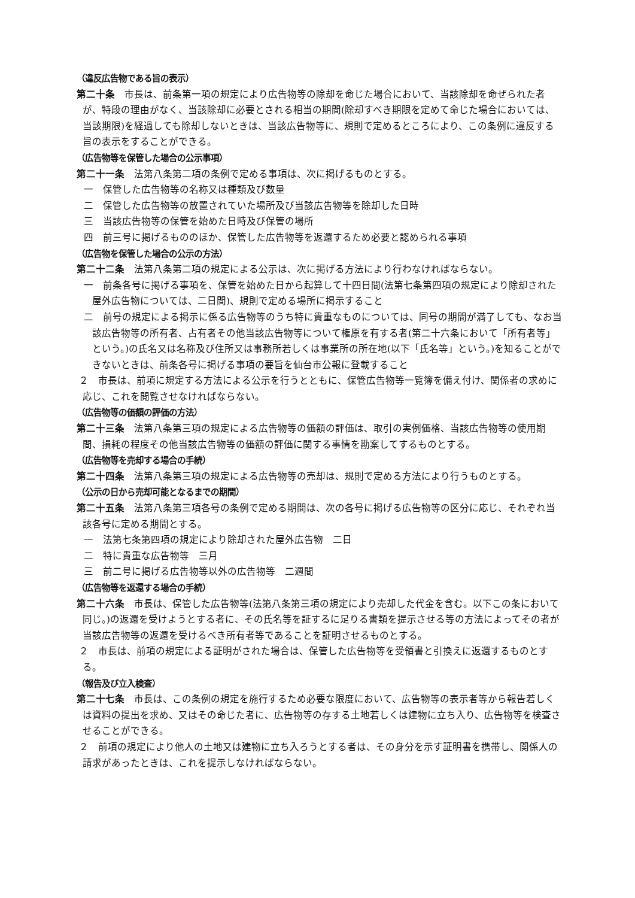（違反広告物である旨の表示）
第二十条　市長は、前条第一項の規定により広告物等の除却を命じた場合において、当該除却を命ぜられた者が、特段の理由がなく、当該除却に必要とされる相当の期間(除却すべき期限を定めて命じた場合においては、当該期限)を経過しても除却しないときは、当該広告物等に、規則で定めるところにより、この条例に違反する旨の表示をすることができる。
（広告物等を保管した場合の公示事項）
第二十一条　法第八条第二項の条例で定める事項は、次に掲げるものとする。
一　保管した広告物等の名称又は種類及び数量
二　保管した広告物等の放置されていた場所及び当該広告物等を除却した日時
三　当該広告物等の保管を始めた日時及び保管の場所
四　前三号に掲げるもののほか、保管した広告物等を返還するため必要と認められる事項
（広告物を保管した場合の公示の方法）
第二十二条　法第八条第二項の規定による公示は、次に掲げる方法により行わなければならない。
一　前条各号に掲げる事項を、保管を始めた日から起算して十四日間(法第七条第四項の規定により除却された屋外広告物については、二日間)、規則で定める場所に掲示すること
二　前号の規定による掲示に係る広告物等のうち特に貴重なものについては、同号の期間が満了しても、なお当該広告物等の所有者、占有者その他当該広告物等について権原を有する者(第二十六条において「所有者等」という。)の氏名又は名称及び住所又は事務所若しくは事業所の所在地(以下「氏名等」という。)を知ることができないときは、前条各号に掲げる事項の要旨を仙台市公報に登載すること
２　市長は、前項に規定する方法による公示を行うとともに、保管広告物等一覧簿を備え付け、関係者の求めに応じ、これを閲覧させなければならない。
（広告物等の価額の評価の方法）
第二十三条　法第八条第三項の規定による広告物等の価額の評価は、取引の実例価格、当該広告物等の使用期間、損耗の程度その他当該広告物等の価額の評価に関する事情を勘案してするものとする。
（広告物等を売却する場合の手続）
第二十四条　法第八条第三項の規定による広告物等の売却は、規則で定める方法により行うものとする。
（公示の日から売却可能となるまでの期間）
第二十五条　法第八条第三項各号の条例で定める期間は、次の各号に掲げる広告物等の区分に応じ、それぞれ当該各号に定める期間とする。
一　法第七条第四項の規定により除却された屋外広告物　二日
二　特に貴重な広告物等　三月
三　前二号に掲げる広告物等以外の広告物等　二週間
（広告物等を返還する場合の手続）
第二十六条　市長は、保管した広告物等(法第八条第三項の規定により売却した代金を含む。以下この条において同じ。)の返還を受けようとする者に、その氏名等を証するに足りる書類を提示させる等の方法によってその者が当該広告物等の返還を受けるべき所有者等であることを証明させるものとする。
２　市長は、前項の規定による証明がされた場合は、保管した広告物等を受領書と引換えに返還するものとする。
（報告及び立入検査）
第二十七条　市長は、この条例の規定を施行するため必要な限度において、広告物等の表示者等から報告若しくは資料の提出を求め、又はその命じた者に、広告物等の存する土地若しくは建物に立ち入り、広告物等を検査させることができる。
２　前項の規定により他人の土地又は建物に立ち入ろうとする者は、その身分を示す証明書を携帯し、関係人の請求があったときは、これを提示しなければならない。